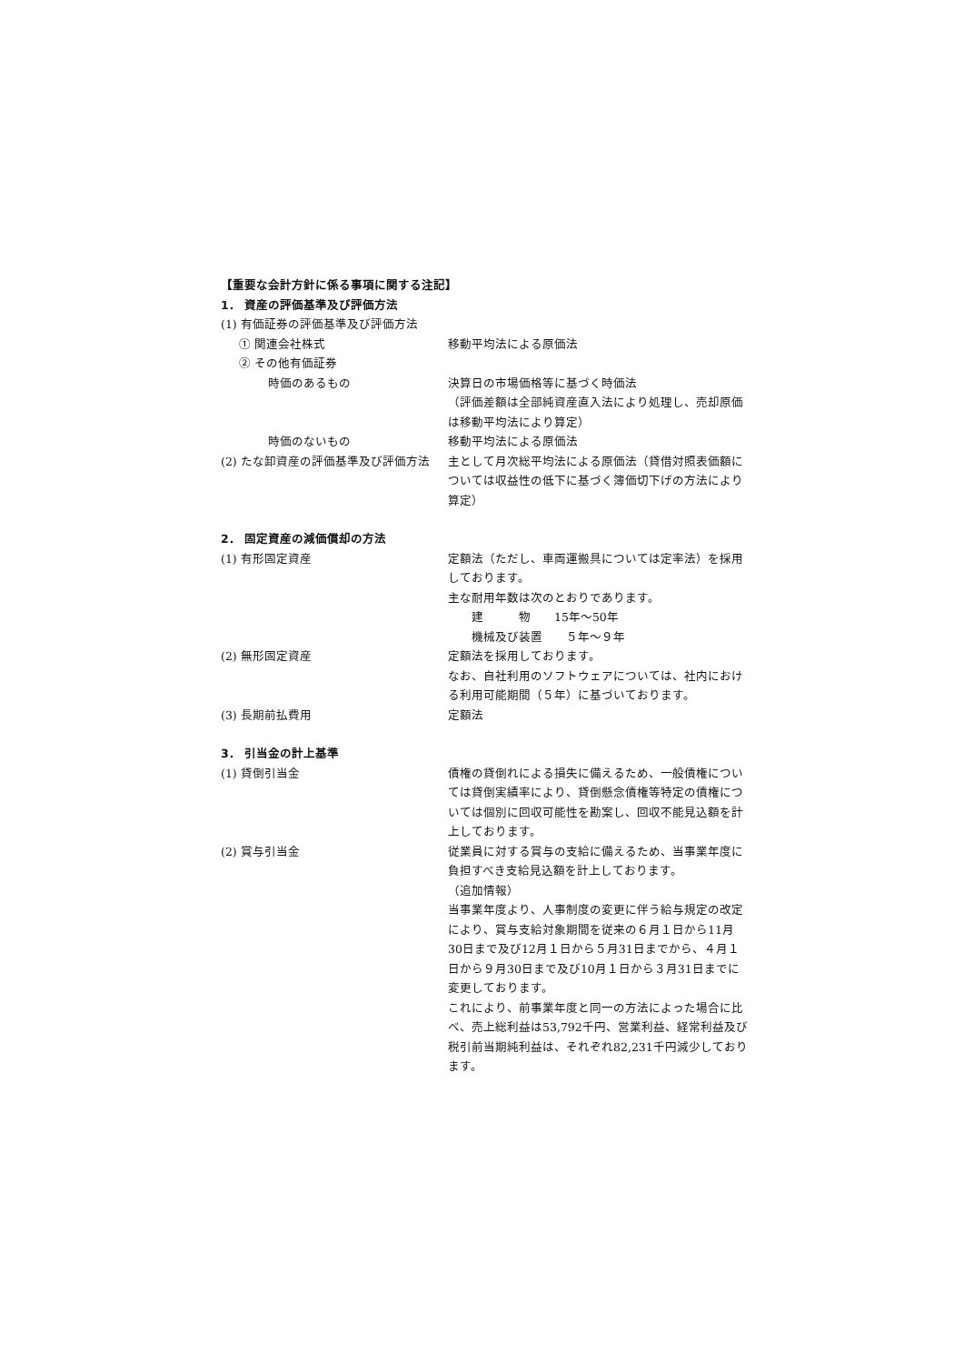【重要な会計方針に係る事項に関する注記】
1． 資産の評価基準及び評価方法
(1) 有価証券の評価基準及び評価方法
① 関連会社株式 移動平均法による原価法
② その他有価証券
時価のあるもの 決算日の市場価格等に基づく時価法
（評価差額は全部純資産直入法により処理し、売却原価は移動平均法により算定）
時価のないもの 移動平均法による原価法
(2) たな卸資産の評価基準及び評価方法 主として月次総平均法による原価法（貸借対照表価額については収益性の低下に基づく簿価切下げの方法により算定）
2． 固定資産の減価償却の方法
(1) 有形固定資産 定額法（ただし、車両運搬具については定率法）を採用しております。
主な耐用年数は次のとおりであります。
　　建　　　物　　15年～50年
　　機械及び装置　　５年～９年
(2) 無形固定資産 定額法を採用しております。
なお、自社利用のソフトウェアについては、社内における利用可能期間（５年）に基づいております。
(3) 長期前払費用 定額法
3． 引当金の計上基準
(1) 貸倒引当金 債権の貸倒れによる損失に備えるため、一般債権については貸倒実績率により、貸倒懸念債権等特定の債権については個別に回収可能性を勘案し、回収不能見込額を計上しております。
(2) 賞与引当金 従業員に対する賞与の支給に備えるため、当事業年度に負担すべき支給見込額を計上しております。
（追加情報）
当事業年度より、人事制度の変更に伴う給与規定の改定により、賞与支給対象期間を従来の６月１日から11月30日まで及び12月１日から５月31日までから、４月１日から９月30日まで及び10月１日から３月31日までに変更しております。
これにより、前事業年度と同一の方法によった場合に比べ、売上総利益は53,792千円、営業利益、経常利益及び税引前当期純利益は、それぞれ82,231千円減少しております。